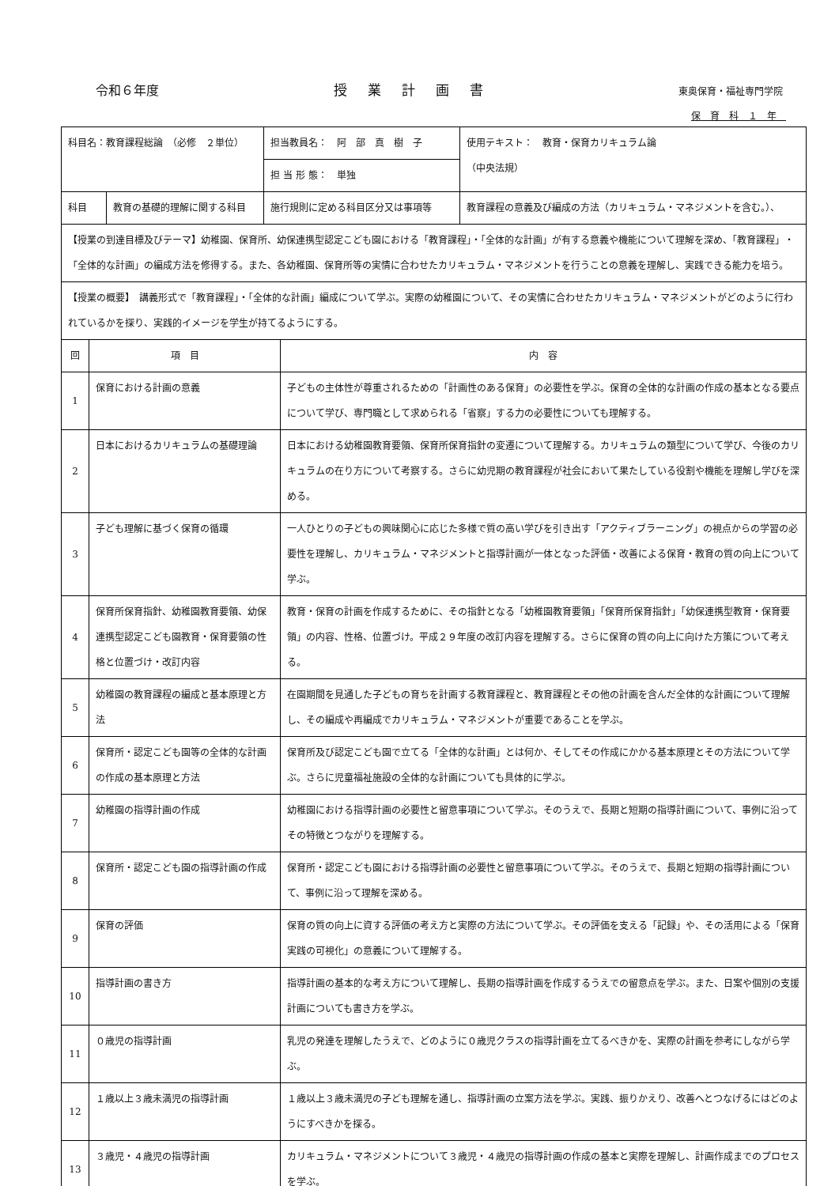令和６年度 授業計画書 東奥保育・福祉専門学院
保育科１年
| 科目名：教育課程総論 （必修 ２単位） | | 担当教員名： 阿 部 真 樹 子 | 使用テキスト： 教育・保育カリキュラム論 （中央法規） |
| | | 担 当 形 態： 単独 | |
| 科目 | 教育の基礎的理解に関する科目 | 施行規則に定める科目区分又は事項等 | 教育課程の意義及び編成の方法（カリキュラム・マネジメントを含む。）、 |
| 【授業の到達目標及びテーマ】幼稚園、保育所、幼保連携型認定こども園における「教育課程」・「全体的な計画」が有する意義や機能について理解を深め、「教育課程」・「全体的な計画」の編成方法を修得する。また、各幼稚園、保育所等の実情に合わせたカリキュラム・マネジメントを行うことの意義を理解し、実践できる能力を培う。 | | | |
| 【授業の概要】 講義形式で「教育課程」・「全体的な計画」編成について学ぶ。実際の幼稚園について、その実情に合わせたカリキュラム・マネジメントがどのように行われているかを探り、実践的イメージを学生が持てるようにする。 | | | |
| 回 | 項 目 | 内 容 |
| 1 | 保育における計画の意義 | 子どもの主体性が尊重されるための「計画性のある保育」の必要性を学ぶ。保育の全体的な計画の作成の基本となる要点について学び、専門職として求められる「省察」する力の必要性についても理解する。 |
| 2 | 日本におけるカリキュラムの基礎理論 | 日本における幼稚園教育要領、保育所保育指針の変遷について理解する。カリキュラムの類型について学び、今後のカリキュラムの在り方について考察する。さらに幼児期の教育課程が社会において果たしている役割や機能を理解し学びを深める。 |
| 3 | 子ども理解に基づく保育の循環 | 一人ひとりの子どもの興味関心に応じた多様で質の高い学びを引き出す「アクティブラーニング」の視点からの学習の必要性を理解し、カリキュラム・マネジメントと指導計画が一体となった評価・改善による保育・教育の質の向上について学ぶ。 |
| 4 | 保育所保育指針、幼稚園教育要領、幼保連携型認定こども園教育・保育要領の性格と位置づけ・改訂内容 | 教育・保育の計画を作成するために、その指針となる「幼稚園教育要領」「保育所保育指針」「幼保連携型教育・保育要領」の内容、性格、位置づけ。平成２９年度の改訂内容を理解する。さらに保育の質の向上に向けた方策について考える。 |
| 5 | 幼稚園の教育課程の編成と基本原理と方法 | 在園期間を見通した子どもの育ちを計画する教育課程と、教育課程とその他の計画を含んだ全体的な計画について理解し、その編成や再編成でカリキュラム・マネジメントが重要であることを学ぶ。 |
| 6 | 保育所・認定こども園等の全体的な計画の作成の基本原理と方法 | 保育所及び認定こども園で立てる「全体的な計画」とは何か、そしてその作成にかかる基本原理とその方法について学ぶ。さらに児童福祉施設の全体的な計画についても具体的に学ぶ。 |
| 7 | 幼稚園の指導計画の作成 | 幼稚園における指導計画の必要性と留意事項について学ぶ。そのうえで、長期と短期の指導計画について、事例に沿ってその特徴とつながりを理解する。 |
| 8 | 保育所・認定こども園の指導計画の作成 | 保育所・認定こども園における指導計画の必要性と留意事項について学ぶ。そのうえで、長期と短期の指導計画について、事例に沿って理解を深める。 |
| 9 | 保育の評価 | 保育の質の向上に資する評価の考え方と実際の方法について学ぶ。その評価を支える「記録」や、その活用による「保育実践の可視化」の意義について理解する。 |
| 10 | 指導計画の書き方 | 指導計画の基本的な考え方について理解し、長期の指導計画を作成するうえでの留意点を学ぶ。また、日案や個別の支援計画についても書き方を学ぶ。 |
| 11 | ０歳児の指導計画 | 乳児の発達を理解したうえで、どのように０歳児クラスの指導計画を立てるべきかを、実際の計画を参考にしながら学ぶ。 |
| 12 | １歳以上３歳未満児の指導計画 | １歳以上３歳未満児の子ども理解を通し、指導計画の立案方法を学ぶ。実践、振りかえり、改善へとつなげるにはどのようにすべきかを探る。 |
| 13 | ３歳児・４歳児の指導計画 | カリキュラム・マネジメントについて３歳児・４歳児の指導計画の作成の基本と実際を理解し、計画作成までのプロセスを学ぶ。 |